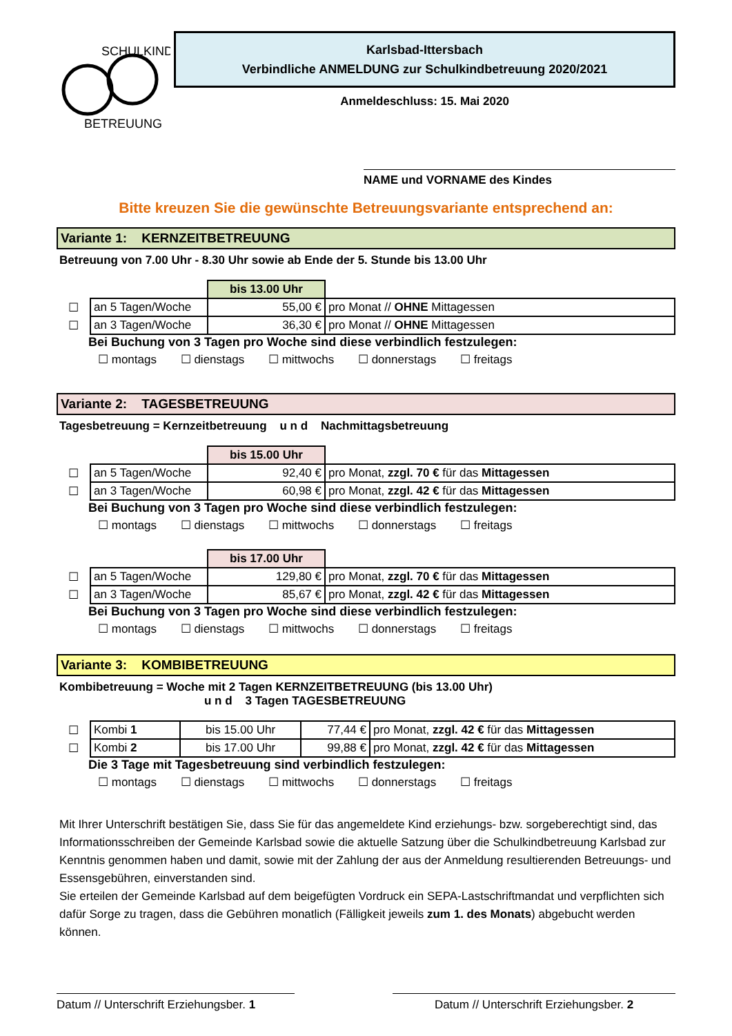SCHULKIND
BETREUUNG
Karlsbad-Ittersbach
Verbindliche ANMELDUNG zur Schulkindbetreuung 2020/2021
Anmeldeschluss: 15. Mai 2020
NAME und VORNAME des Kindes
Bitte kreuzen Sie die gewünschte Betreuungsvariante entsprechend an:
Variante 1: KERNZEITBETREUUNG
Betreuung von 7.00 Uhr - 8.30 Uhr sowie ab Ende der 5. Stunde bis 13.00 Uhr
| | | bis 13.00 Uhr | |
| ☐ | an 5 Tagen/Woche | 55,00 € | pro Monat // OHNE Mittagessen |
| ☐ | an 3 Tagen/Woche | 36,30 € | pro Monat // OHNE Mittagessen |
Bei Buchung von 3 Tagen pro Woche sind diese verbindlich festzulegen:
☐ montags ☐ dienstags ☐ mittwochs ☐ donnerstags ☐ freitags
Variante 2: TAGESBETREUUNG
Tagesbetreuung = Kernzeitbetreuung u n d Nachmittagsbetreuung
| | | bis 15.00 Uhr | |
| ☐ | an 5 Tagen/Woche | 92,40 € | pro Monat, zzgl. 70 € für das Mittagessen |
| ☐ | an 3 Tagen/Woche | 60,98 € | pro Monat, zzgl. 42 € für das Mittagessen |
Bei Buchung von 3 Tagen pro Woche sind diese verbindlich festzulegen:
☐ montags ☐ dienstags ☐ mittwochs ☐ donnerstags ☐ freitags
| | | bis 17.00 Uhr | |
| ☐ | an 5 Tagen/Woche | 129,80 € | pro Monat, zzgl. 70 € für das Mittagessen |
| ☐ | an 3 Tagen/Woche | 85,67 € | pro Monat, zzgl. 42 € für das Mittagessen |
Bei Buchung von 3 Tagen pro Woche sind diese verbindlich festzulegen:
☐ montags ☐ dienstags ☐ mittwochs ☐ donnerstags ☐ freitags
Variante 3: KOMBIBETREUUNG
Kombibetreuung = Woche mit 2 Tagen KERNZEITBETREUUNG (bis 13.00 Uhr)
u n d 3 Tagen TAGESBETREUUNG
| ☐ | Kombi 1 | bis 15.00 Uhr | 77,44 € | pro Monat, zzgl. 42 € für das Mittagessen |
| ☐ | Kombi 2 | bis 17.00 Uhr | 99,88 € | pro Monat, zzgl. 42 € für das Mittagessen |
Die 3 Tage mit Tagesbetreuung sind verbindlich festzulegen:
☐ montags ☐ dienstags ☐ mittwochs ☐ donnerstags ☐ freitags
Mit Ihrer Unterschrift bestätigen Sie, dass Sie für das angemeldete Kind erziehungs- bzw. sorgeberechtigt sind, das Informationsschreiben der Gemeinde Karlsbad sowie die aktuelle Satzung über die Schulkindbetreuung Karlsbad zur Kenntnis genommen haben und damit, sowie mit der Zahlung der aus der Anmeldung resultierenden Betreuungs- und Essensgebühren, einverstanden sind.
Sie erteilen der Gemeinde Karlsbad auf dem beigefügten Vordruck ein SEPA-Lastschriftmandat und verpflichten sich dafür Sorge zu tragen, dass die Gebühren monatlich (Fälligkeit jeweils zum 1. des Monats) abgebucht werden können.
Datum // Unterschrift Erziehungsber. 1
Datum // Unterschrift Erziehungsber. 2